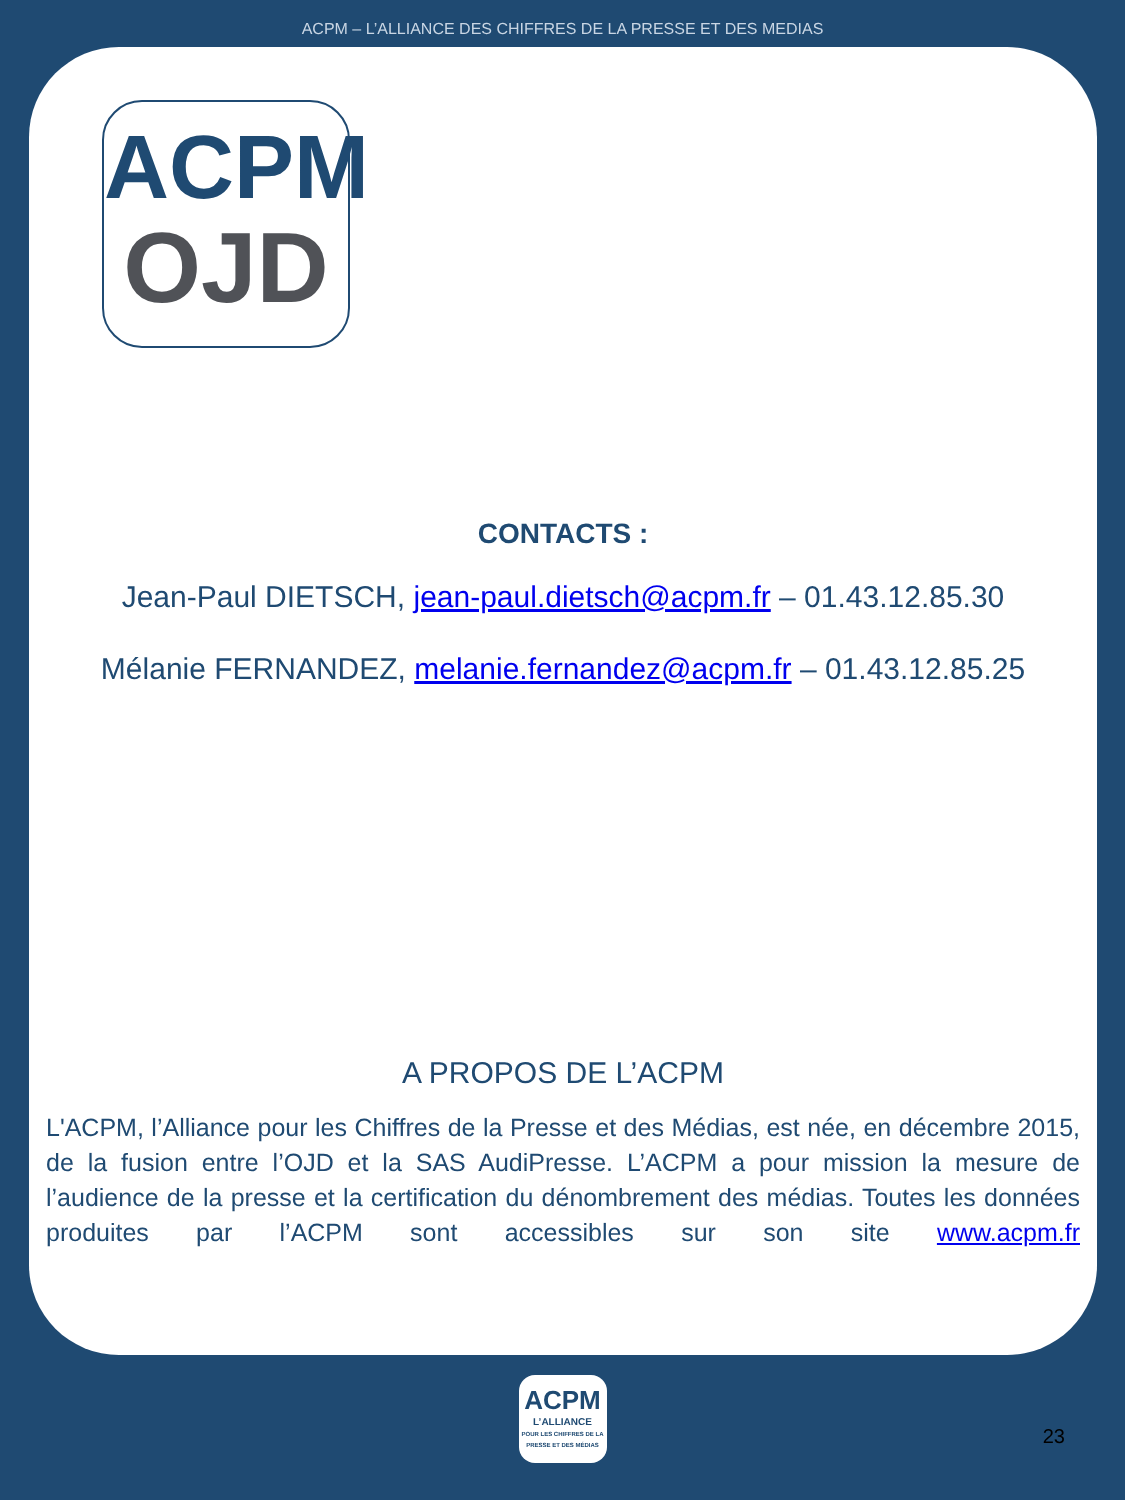ACPM – L’ALLIANCE DES CHIFFRES DE LA PRESSE ET DES MEDIAS
ACPM
OJD
CONTACTS :
Jean-Paul DIETSCH, jean-paul.dietsch@acpm.fr – 01.43.12.85.30
Mélanie FERNANDEZ, melanie.fernandez@acpm.fr – 01.43.12.85.25
A PROPOS DE L’ACPM
L'ACPM, l’Alliance pour les Chiffres de la Presse et des Médias, est née, en décembre 2015, de la fusion entre l’OJD et la SAS AudiPresse. L’ACPM a pour mission la mesure de l’audience de la presse et la certification du dénombrement des médias. Toutes les données produites par l’ACPM sont accessibles sur son site www.acpm.fr
ACPM
L’ALLIANCE
POUR LES CHIFFRES DE LA PRESSE ET DES MÉDIAS
23